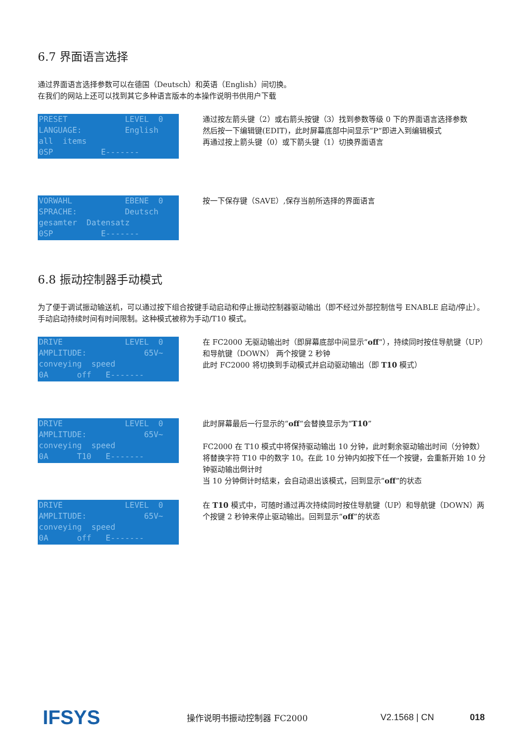6.7 界面语言选择
通过界面语言选择参数可以在德国（Deutsch）和英语（English）间切换。
在我们的网站上还可以找到其它多种语言版本的本操作说明书供用户下载
PRESET LEVEL 0 LANGUAGE: English all items 0SP E-------
通过按左箭头键（2）或右箭头按键（3）找到参数等级 0 下的界面语言选择参数
然后按一下编辑键(EDIT)，此时屏幕底部中间显示“P“即进入到编辑模式
再通过按上箭头键（0）或下箭头键（1）切换界面语言
VORWAHL EBENE 0 SPRACHE: Deutsch gesamter Datensatz 0SP E-------
按一下保存键（SAVE）,保存当前所选择的界面语言
6.8 振动控制器手动模式
为了便于调试振动输送机，可以通过按下组合按键手动启动和停止振动控制器驱动输出（即不经过外部控制信号 ENABLE 启动/停止）。手动启动持续时间有时间限制。这种模式被称为手动/T10 模式。
DRIVE LEVEL 0 AMPLITUDE: 65V~ conveying speed 0A off E-------
在 FC2000 无驱动输出时（即屏幕底部中间显示“off“），持续同时按住导航键（UP）和导航键（DOWN） 两个按键 2 秒钟
此时 FC2000 将切换到手动模式并启动驱动输出（即 T10 模式）
DRIVE LEVEL 0 AMPLITUDE: 65V~ conveying speed 0A T10 E-------
此时屏幕最后一行显示的“off“会替换显示为“T10”
FC2000 在 T10 模式中将保持驱动输出 10 分钟，此时剩余驱动输出时间（分钟数）将替换字符 T10 中的数字 10。在此 10 分钟内如按下任一个按键，会重新开始 10 分钟驱动输出倒计时
当 10 分钟倒计时结束，会自动退出该模式，回到显示“off”的状态
DRIVE LEVEL 0 AMPLITUDE: 65V~ conveying speed 0A off E-------
在 T10 模式中，可随时通过再次持续同时按住导航键（UP）和导航键（DOWN）两个按键 2 秒钟来停止驱动输出。回到显示“off”的状态
IFSYS
操作说明书振动控制器 FC2000 V2.1568 | CN 018